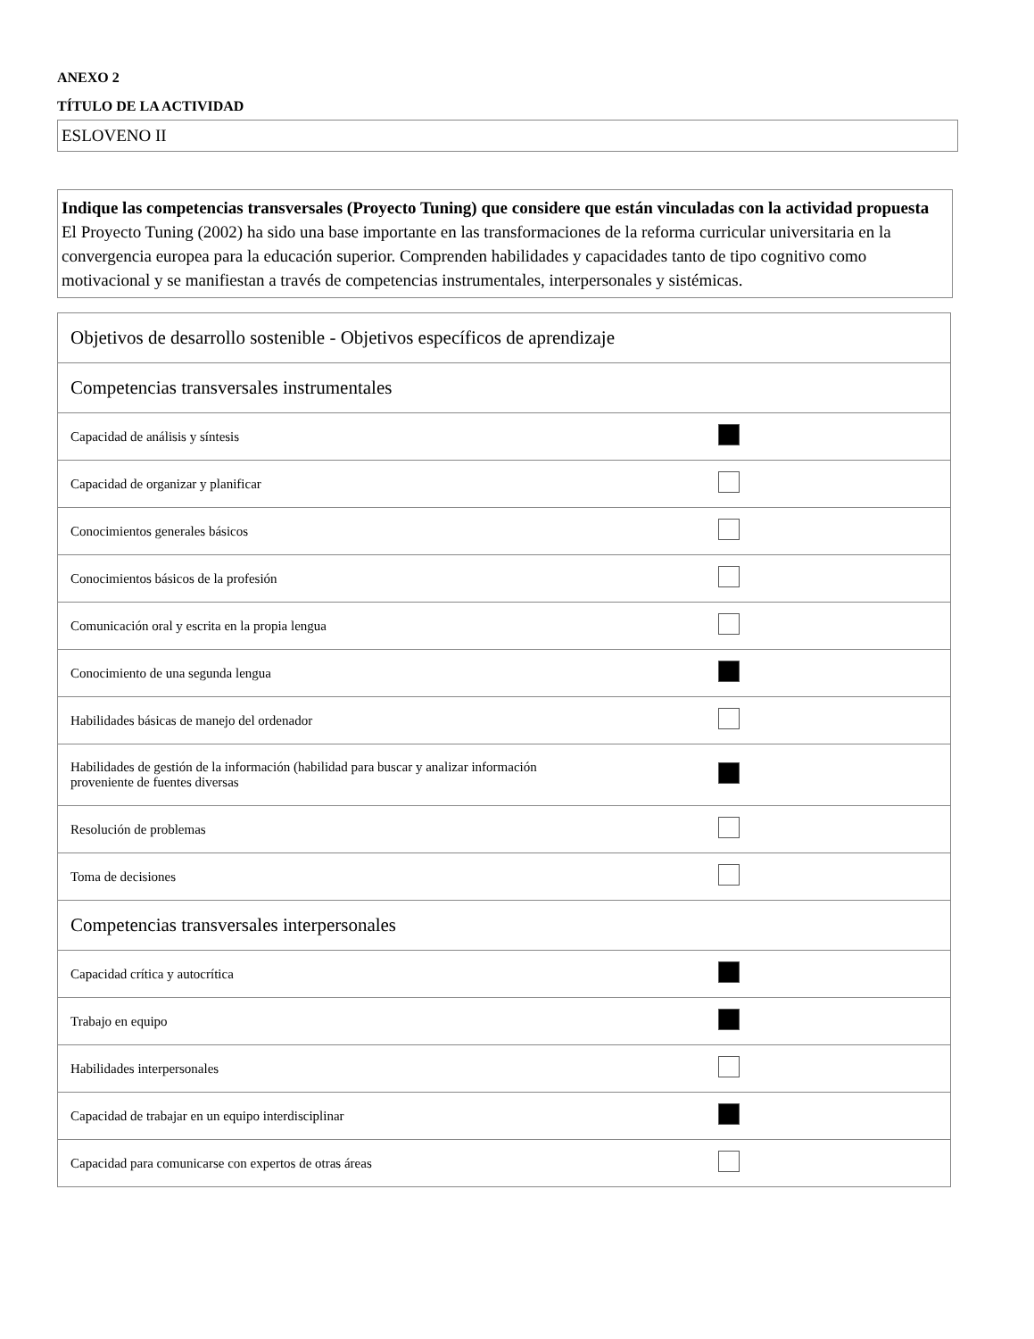ANEXO 2
TÍTULO DE LA ACTIVIDAD
ESLOVENO II
Indique las competencias transversales (Proyecto Tuning) que considere que están vinculadas con la actividad propuesta
El Proyecto Tuning (2002) ha sido una base importante en las transformaciones de la reforma curricular universitaria en la convergencia europea para la educación superior. Comprenden habilidades y capacidades tanto de tipo cognitivo como motivacional y se manifiestan a través de competencias instrumentales, interpersonales y sistémicas.
| Objetivos de desarrollo sostenible - Objetivos específicos de aprendizaje | |
| Competencias transversales instrumentales | |
| Capacidad de análisis y síntesis | |
| Capacidad de organizar y planificar | |
| Conocimientos generales básicos | |
| Conocimientos básicos de la profesión | |
| Comunicación oral y escrita en la propia lengua | |
| Conocimiento de una segunda lengua | |
| Habilidades básicas de manejo del ordenador | |
| Habilidades de gestión de la información (habilidad para buscar y analizar información proveniente de fuentes diversas | |
| Resolución de problemas | |
| Toma de decisiones | |
| Competencias transversales interpersonales | |
| Capacidad crítica y autocrítica | |
| Trabajo en equipo | |
| Habilidades interpersonales | |
| Capacidad de trabajar en un equipo interdisciplinar | |
| Capacidad para comunicarse con expertos de otras áreas | |